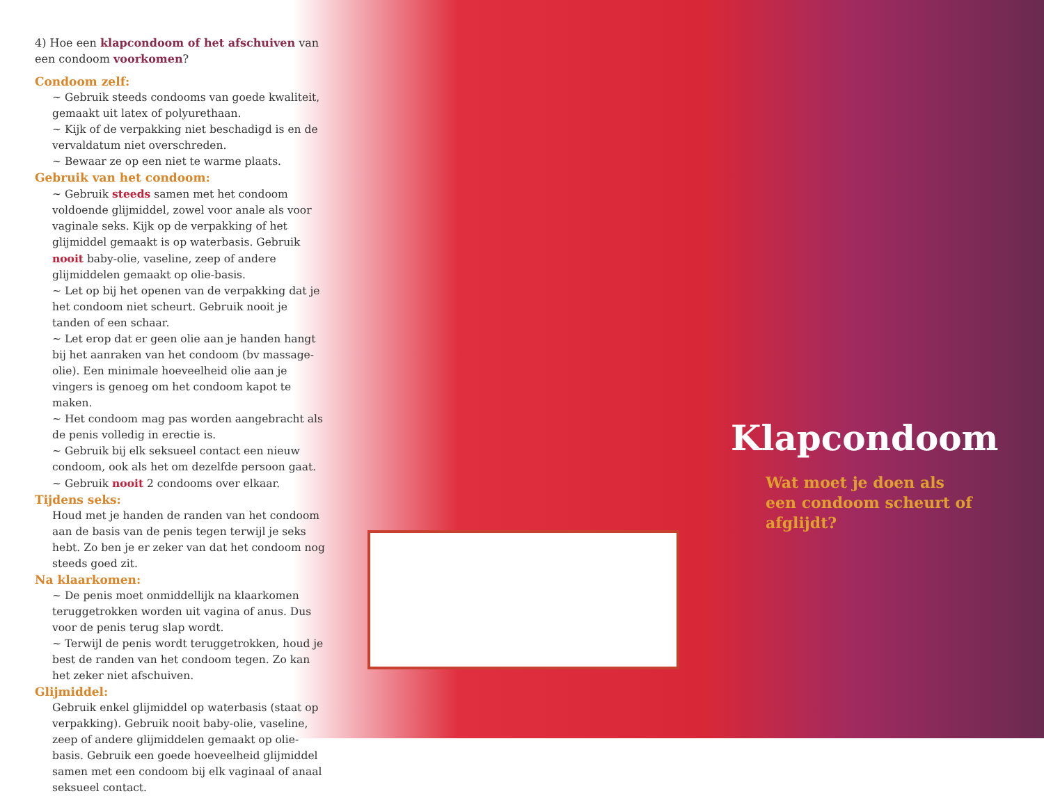4) Hoe een klapcondoom of het afschuiven van een condoom voorkomen?
Condoom zelf:
~ Gebruik steeds condooms van goede kwaliteit, gemaakt uit latex of polyurethaan.
~ Kijk of de verpakking niet beschadigd is en de vervaldatum niet overschreden.
~ Bewaar ze op een niet te warme plaats.
Gebruik van het condoom:
~ Gebruik steeds samen met het condoom voldoende glijmiddel, zowel voor anale als voor vaginale seks. Kijk op de verpakking of het glijmiddel gemaakt is op waterbasis. Gebruik nooit baby-olie, vaseline, zeep of andere glijmiddelen gemaakt op olie-basis.
~ Let op bij het openen van de verpakking dat je het condoom niet scheurt. Gebruik nooit je tanden of een schaar.
~ Let erop dat er geen olie aan je handen hangt bij het aanraken van het condoom (bv massage-olie). Een minimale hoeveelheid olie aan je vingers is genoeg om het condoom kapot te maken.
~ Het condoom mag pas worden aangebracht als de penis volledig in erectie is.
~ Gebruik bij elk seksueel contact een nieuw condoom, ook als het om dezelfde persoon gaat.
~ Gebruik nooit 2 condooms over elkaar.
Tijdens seks:
Houd met je handen de randen van het condoom aan de basis van de penis tegen terwijl je seks hebt. Zo ben je er zeker van dat het condoom nog steeds goed zit.
Na klaarkomen:
~ De penis moet onmiddellijk na klaarkomen teruggetrokken worden uit vagina of anus. Dus voor de penis terug slap wordt.
~ Terwijl de penis wordt teruggetrokken, houd je best de randen van het condoom tegen. Zo kan het zeker niet afschuiven.
Glijmiddel:
Gebruik enkel glijmiddel op waterbasis (staat op verpakking). Gebruik nooit baby-olie, vaseline, zeep of andere glijmiddelen gemaakt op olie-basis. Gebruik een goede hoeveelheid glijmiddel samen met een condoom bij elk vaginaal of anaal seksueel contact.
Klapcondoom
Wat moet je doen als
een condoom scheurt of afglijdt?